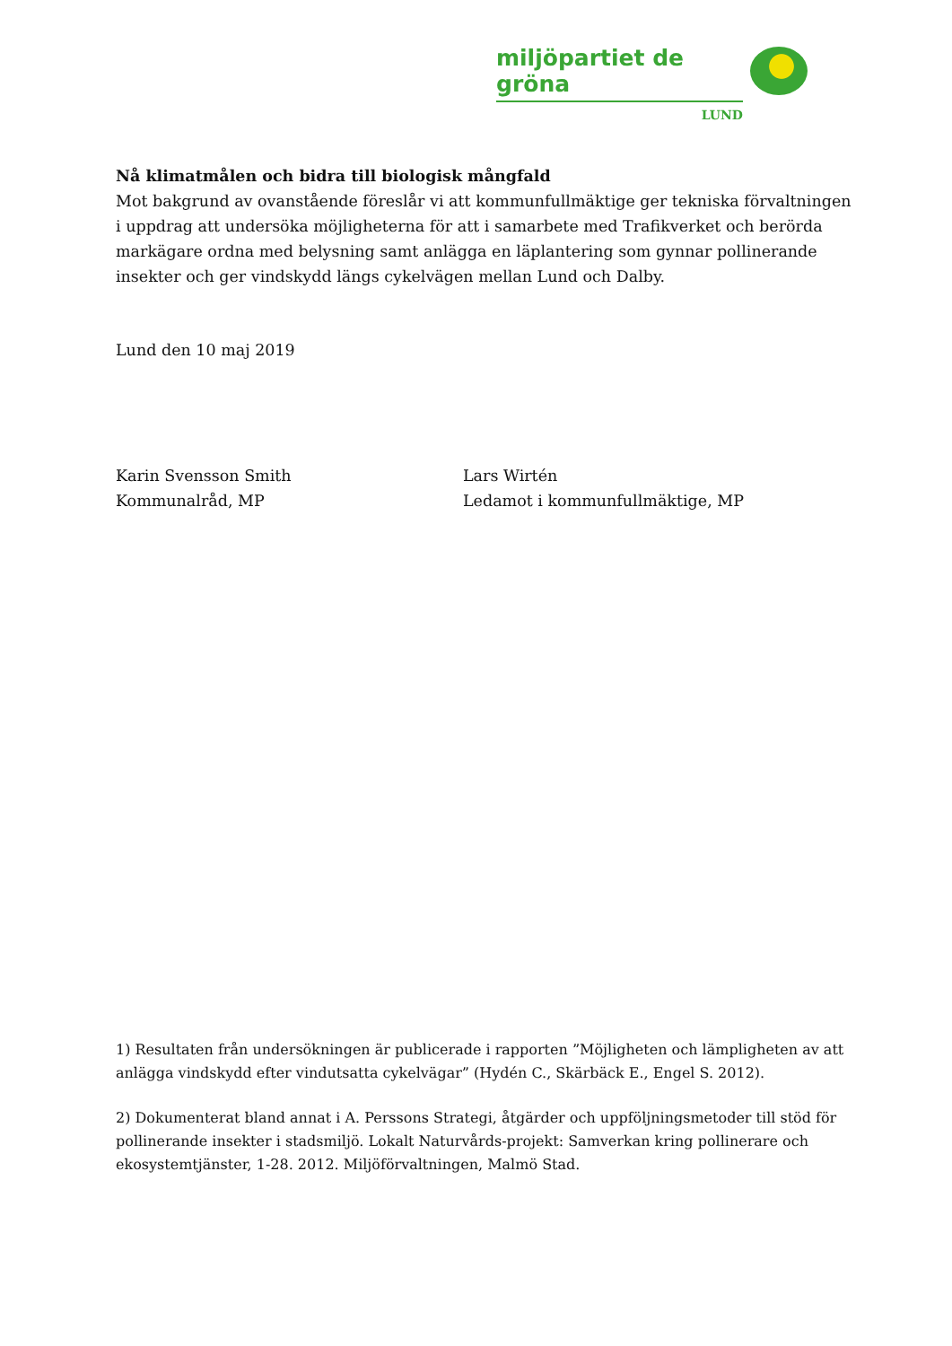miljöpartiet de gröna
LUND
Nå klimatmålen och bidra till biologisk mångfald
Mot bakgrund av ovanstående föreslår vi att kommunfullmäktige ger tekniska förvaltningen i uppdrag att undersöka möjligheterna för att i samarbete med Trafikverket och berörda markägare ordna med belysning samt anlägga en läplantering som gynnar pollinerande insekter och ger vindskydd längs cykelvägen mellan Lund och Dalby.
Lund den 10 maj 2019
Karin Svensson Smith
Kommunalråd, MP
Lars Wirtén
Ledamot i kommunfullmäktige, MP
1) Resultaten från undersökningen är publicerade i rapporten ”Möjligheten och lämpligheten av att anlägga vindskydd efter vindutsatta cykelvägar” (Hydén C., Skärbäck E., Engel S. 2012).
2) Dokumenterat bland annat i A. Perssons Strategi, åtgärder och uppföljningsmetoder till stöd för pollinerande insekter i stadsmiljö. Lokalt Naturvårds-projekt: Samverkan kring pollinerare och ekosystemtjänster, 1-28. 2012. Miljöförvaltningen, Malmö Stad.